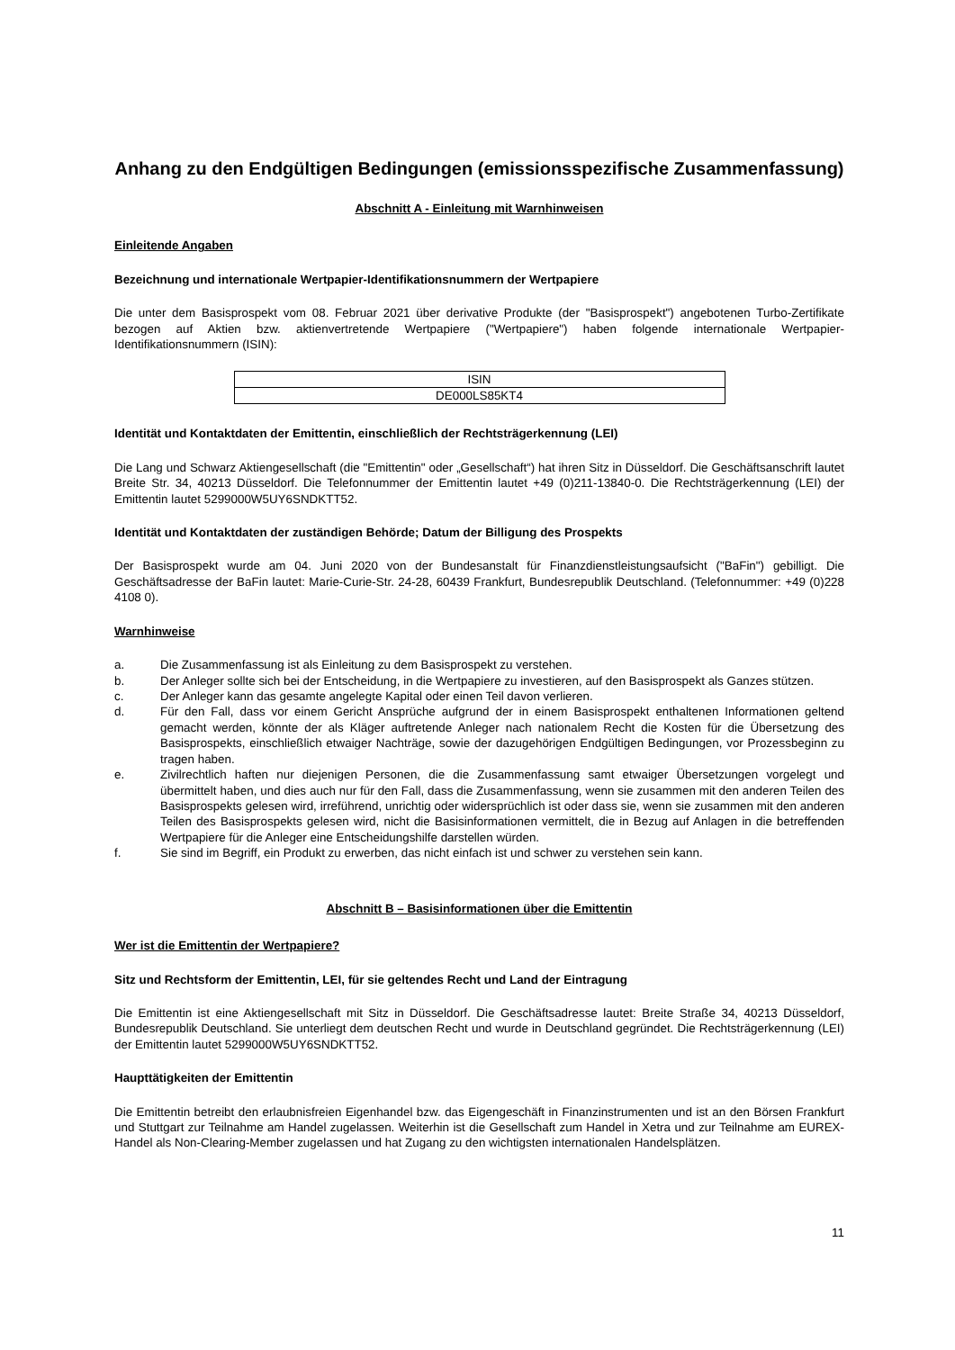Anhang zu den Endgültigen Bedingungen (emissionsspezifische Zusammenfassung)
Abschnitt A - Einleitung mit Warnhinweisen
Einleitende Angaben
Bezeichnung und internationale Wertpapier-Identifikationsnummern der Wertpapiere
Die unter dem Basisprospekt vom 08. Februar 2021 über derivative Produkte (der "Basisprospekt") angebotenen Turbo-Zertifikate bezogen auf Aktien bzw. aktienvertretende Wertpapiere ("Wertpapiere") haben folgende internationale Wertpapier-Identifikationsnummern (ISIN):
| ISIN |
| --- |
| DE000LS85KT4 |
Identität und Kontaktdaten der Emittentin, einschließlich der Rechtsträgerkennung (LEI)
Die Lang und Schwarz Aktiengesellschaft (die "Emittentin" oder „Gesellschaft“) hat ihren Sitz in Düsseldorf. Die Geschäftsanschrift lautet Breite Str. 34, 40213 Düsseldorf. Die Telefonnummer der Emittentin lautet +49 (0)211-13840-0. Die Rechtsträgerkennung (LEI) der Emittentin lautet 5299000W5UY6SNDKTT52.
Identität und Kontaktdaten der zuständigen Behörde; Datum der Billigung des Prospekts
Der Basisprospekt wurde am 04. Juni 2020 von der Bundesanstalt für Finanzdienstleistungsaufsicht ("BaFin") gebilligt. Die Geschäftsadresse der BaFin lautet: Marie-Curie-Str. 24-28, 60439 Frankfurt, Bundesrepublik Deutschland. (Telefonnummer: +49 (0)228 4108 0).
Warnhinweise
a. Die Zusammenfassung ist als Einleitung zu dem Basisprospekt zu verstehen.
b. Der Anleger sollte sich bei der Entscheidung, in die Wertpapiere zu investieren, auf den Basisprospekt als Ganzes stützen.
c. Der Anleger kann das gesamte angelegte Kapital oder einen Teil davon verlieren.
d. Für den Fall, dass vor einem Gericht Ansprüche aufgrund der in einem Basisprospekt enthaltenen Informationen geltend gemacht werden, könnte der als Kläger auftretende Anleger nach nationalem Recht die Kosten für die Übersetzung des Basisprospekts, einschließlich etwaiger Nachträge, sowie der dazugehörigen Endgültigen Bedingungen, vor Prozessbeginn zu tragen haben.
e. Zivilrechtlich haften nur diejenigen Personen, die die Zusammenfassung samt etwaiger Übersetzungen vorgelegt und übermittelt haben, und dies auch nur für den Fall, dass die Zusammenfassung, wenn sie zusammen mit den anderen Teilen des Basisprospekts gelesen wird, irreführend, unrichtig oder widersprüchlich ist oder dass sie, wenn sie zusammen mit den anderen Teilen des Basisprospekts gelesen wird, nicht die Basisinformationen vermittelt, die in Bezug auf Anlagen in die betreffenden Wertpapiere für die Anleger eine Entscheidungshilfe darstellen würden.
f. Sie sind im Begriff, ein Produkt zu erwerben, das nicht einfach ist und schwer zu verstehen sein kann.
Abschnitt B – Basisinformationen über die Emittentin
Wer ist die Emittentin der Wertpapiere?
Sitz und Rechtsform der Emittentin, LEI, für sie geltendes Recht und Land der Eintragung
Die Emittentin ist eine Aktiengesellschaft mit Sitz in Düsseldorf. Die Geschäftsadresse lautet: Breite Straße 34, 40213 Düsseldorf, Bundesrepublik Deutschland. Sie unterliegt dem deutschen Recht und wurde in Deutschland gegründet. Die Rechtsträgerkennung (LEI) der Emittentin lautet 5299000W5UY6SNDKTT52.
Haupttätigkeiten der Emittentin
Die Emittentin betreibt den erlaubnisfreien Eigenhandel bzw. das Eigengeschäft in Finanzinstrumenten und ist an den Börsen Frankfurt und Stuttgart zur Teilnahme am Handel zugelassen. Weiterhin ist die Gesellschaft zum Handel in Xetra und zur Teilnahme am EUREX-Handel als Non-Clearing-Member zugelassen und hat Zugang zu den wichtigsten internationalen Handelsplätzen.
11